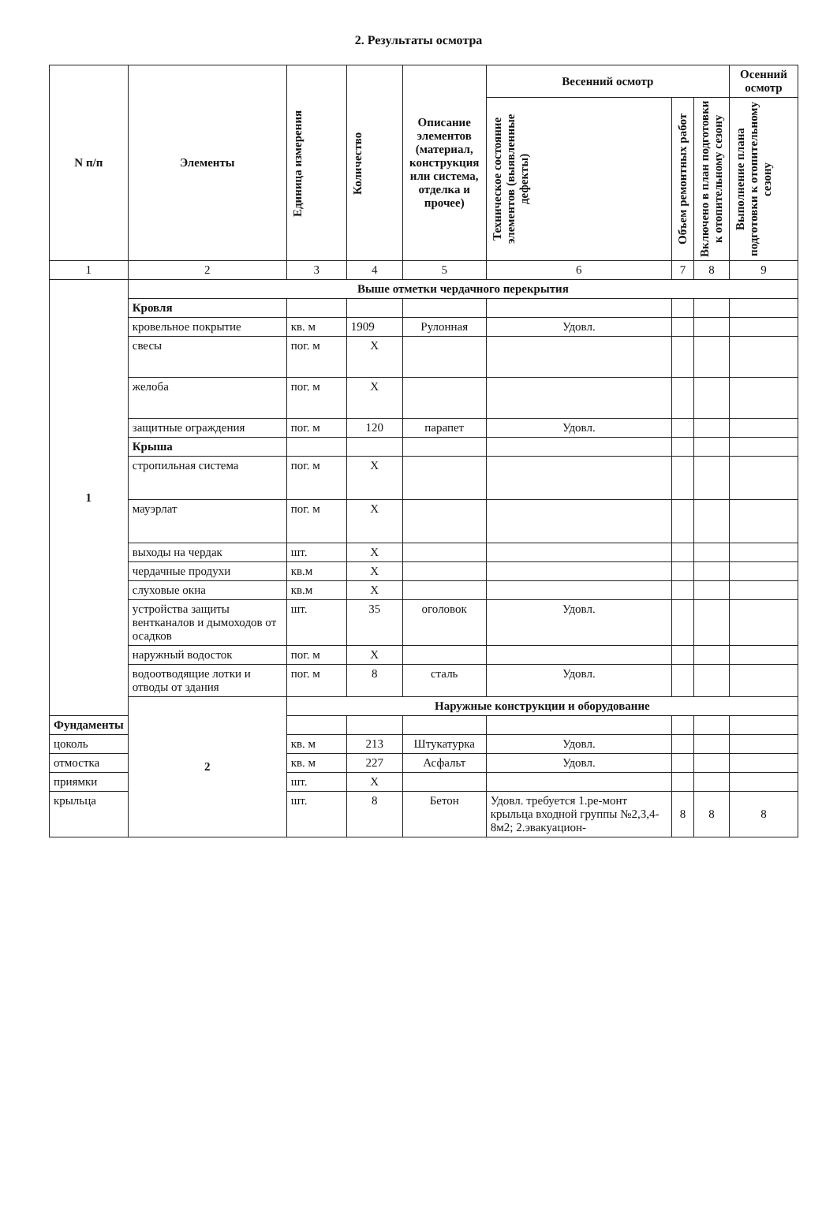2. Результаты осмотра
| N п/п | Элементы | Единица измерения | Количество | Описание элементов (материал, конструкция или система, отделка и прочее) | Весенний осмотр | | | Осенний осмотр |
| --- | --- | --- | --- | --- | --- | --- | --- | --- |
| | | | | | Техническое состояние элементов (выявленные дефекты) | Объем ремонтных работ | Включено в план подготовки к отопительному сезону | Выполнение плана подготовки к отопительному сезону |
| 1 | 2 | 3 | 4 | 5 | 6 | 7 | 8 | 9 |
| 1 | Выше отметки чердачного перекрытия | | | | | | | |
| | Кровля | | | | | | | |
| | кровельное покрытие | кв. м | 1909 | Рулонная | Удовл. | | | |
| | свесы | пог. м | Х | | | | | |
| | желоба | пог. м | Х | | | | | |
| | защитные ограждения | пог. м | 120 | парапет | Удовл. | | | |
| | Крыша | | | | | | | |
| | стропильная система | пог. м | Х | | | | | |
| | мауэрлат | пог. м | Х | | | | | |
| | выходы на чердак | шт. | Х | | | | | |
| | чердачные продухи | кв.м | Х | | | | | |
| | слуховые окна | кв.м | Х | | | | | |
| | устройства защиты вентканалов и дымоходов от осадков | шт. | 35 | оголовок | Удовл. | | | |
| | наружный водосток | пог. м | Х | | | | | |
| | водоотводящие лотки и отводы от здания | пог. м | 8 | сталь | Удовл. | | | |
| | 2 | Наружные конструкции и оборудование | | | | | | |
| Фундаменты | | | | | | | | |
| цоколь | | кв. м | 213 | Штукатурка | Удовл. | | | |
| отмостка | | кв. м | 227 | Асфальт | Удовл. | | | |
| приямки | | шт. | Х | | | | | |
| крыльца | | шт. | 8 | Бетон | Удовл. требуется 1.ре-монт крыльца входной группы №2,3,4-8м2; 2.эвакуацион- | 8 | 8 | 8 |